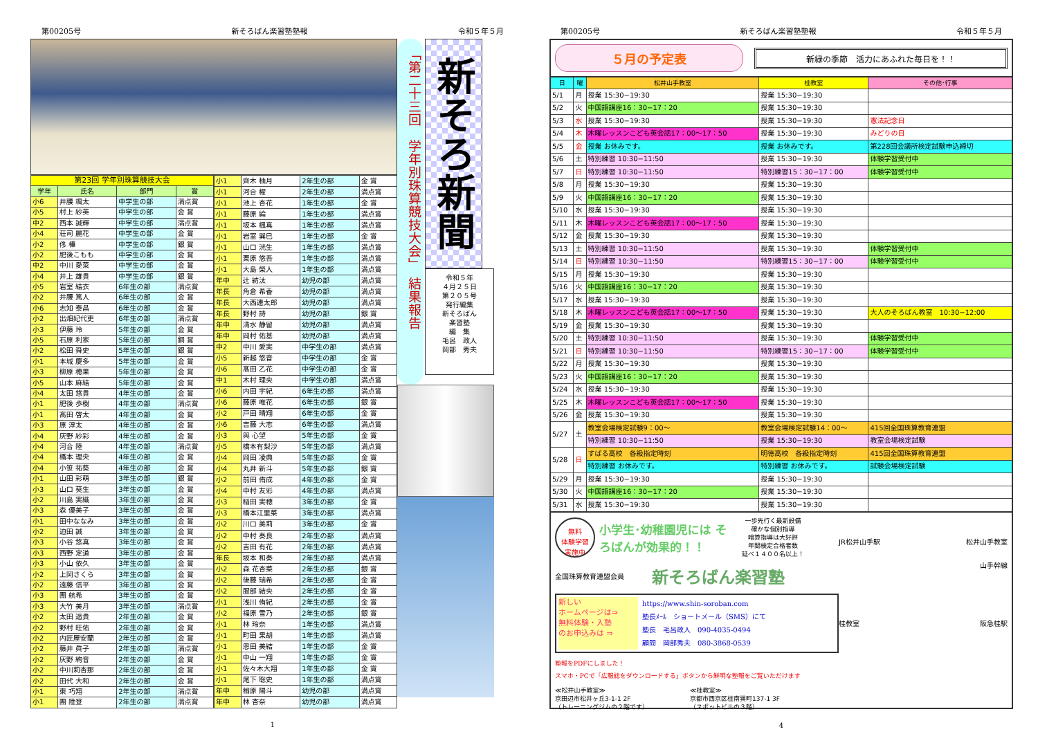第00205号 新そろばん楽習塾塾報 令和５年５月
| 第23回 学年別珠算競技大会 | | | |
| 学年 | 氏名 | 部門 | 賞 |
| 小6 | 井腰 颯太 | 中学生の部 | 満点賞 |
| 小5 | 村上 紗英 | 中学生の部 | 金 賞 |
| 中2 | 西本 誠輝 | 中学生の部 | 満点賞 |
| 小4 | 荘司 麗花 | 中学生の部 | 金 賞 |
| 小2 | 佟 樺 | 中学生の部 | 銀 賞 |
| 小2 | 肥後こもも | 中学生の部 | 金 賞 |
| 中2 | 中川 愛菜 | 中学生の部 | 金 賞 |
| 小4 | 井上 雄貴 | 中学生の部 | 銀 賞 |
| 小5 | 岩室 結衣 | 6年生の部 | 満点賞 |
| 小2 | 井腰 篤人 | 6年生の部 | 金 賞 |
| 小6 | 志知 泰昌 | 6年生の部 | 金 賞 |
| 小2 | 出畑妃代吏 | 6年生の部 | 満点賞 |
| 小3 | 伊藤 玲 | 5年生の部 | 金 賞 |
| 小5 | 石原 利家 | 5年生の部 | 銅 賞 |
| 小2 | 松田 舜史 | 5年生の部 | 銀 賞 |
| 小1 | 本城 慶多 | 5年生の部 | 金 賞 |
| 小3 | 柳原 穂果 | 5年生の部 | 金 賞 |
| 小5 | 山本 麻結 | 5年生の部 | 金 賞 |
| 小4 | 太田 悠貴 | 4年生の部 | 金 賞 |
| 小1 | 肥後 歩樹 | 4年生の部 | 満点賞 |
| 小1 | 髙田 啓太 | 4年生の部 | 金 賞 |
| 小3 | 原 淳太 | 4年生の部 | 金 賞 |
| 小4 | 灰野 紗彩 | 4年生の部 | 金 賞 |
| 小4 | 河合 陸 | 4年生の部 | 満点賞 |
| 小4 | 橋本 理央 | 4年生の部 | 金 賞 |
| 小4 | 小笹 祐葵 | 4年生の部 | 金 賞 |
| 小1 | 山田 彩萌 | 3年生の部 | 銀 賞 |
| 小3 | 山口 葵生 | 3年生の部 | 金 賞 |
| 小2 | 川島 実織 | 3年生の部 | 金 賞 |
| 小3 | 森 優美子 | 3年生の部 | 金 賞 |
| 小1 | 田中ななみ | 3年生の部 | 金 賞 |
| 小2 | 迫田 誠 | 3年生の部 | 金 賞 |
| 小3 | 小谷 悠真 | 3年生の部 | 金 賞 |
| 小3 | 西野 定道 | 3年生の部 | 金 賞 |
| 小3 | 小山 依久 | 3年生の部 | 金 賞 |
| 小2 | 上岡さくら | 3年生の部 | 金 賞 |
| 小2 | 遠藤 信平 | 3年生の部 | 金 賞 |
| 小3 | 團 航希 | 3年生の部 | 金 賞 |
| 小3 | 大竹 美月 | 3年生の部 | 満点賞 |
| 小2 | 太田 遥貴 | 2年生の部 | 金 賞 |
| 小2 | 野村 旺佑 | 2年生の部 | 金 賞 |
| 小2 | 内匠屋安蘭 | 2年生の部 | 金 賞 |
| 小2 | 藤井 眞子 | 2年生の部 | 満点賞 |
| 小2 | 灰野 絢音 | 2年生の部 | 金 賞 |
| 小2 | 中川莉杏那 | 2年生の部 | 金 賞 |
| 小2 | 田代 大和 | 2年生の部 | 金 賞 |
| 小1 | 東 巧翔 | 2年生の部 | 満点賞 |
| 小1 | 團 陸登 | 2年生の部 | 満点賞 |
| 小1 | 齊木 柚月 | 2年生の部 | 金 賞 |
| 小1 | 河合 櫂 | 2年生の部 | 満点賞 |
| 小1 | 池上 杏花 | 1年生の部 | 金 賞 |
| 小1 | 藤原 綸 | 1年生の部 | 満点賞 |
| 小1 | 坂本 楓真 | 1年生の部 | 満点賞 |
| 小1 | 岩室 巽巳 | 1年生の部 | 金 賞 |
| 小1 | 山口 洸生 | 1年生の部 | 満点賞 |
| 小1 | 粟原 悠吾 | 1年生の部 | 満点賞 |
| 小1 | 大島 榮人 | 1年生の部 | 満点賞 |
| 年中 | 辻 紡汰 | 幼児の部 | 満点賞 |
| 年長 | 角倉 希香 | 幼児の部 | 満点賞 |
| 年長 | 大西連太郎 | 幼児の部 | 満点賞 |
| 年長 | 野村 詩 | 幼児の部 | 銀 賞 |
| 年中 | 清水 静留 | 幼児の部 | 満点賞 |
| 年中 | 岡村 佑基 | 幼児の部 | 満点賞 |
| 中2 | 中川 愛実 | 中学生の部 | 満点賞 |
| 小5 | 新越 悠音 | 中学生の部 | 金 賞 |
| 小6 | 髙田 乙花 | 中学生の部 | 金 賞 |
| 中1 | 木村 理央 | 中学生の部 | 満点賞 |
| 小6 | 内田 宇紀 | 6年生の部 | 満点賞 |
| 小6 | 藤原 唯花 | 6年生の部 | 銀 賞 |
| 小2 | 戸田 晴翔 | 6年生の部 | 金 賞 |
| 小6 | 吉藤 大志 | 6年生の部 | 満点賞 |
| 小3 | 與 心望 | 5年生の部 | 金 賞 |
| 小5 | 橋本有梨沙 | 5年生の部 | 満点賞 |
| 小4 | 岡田 凌典 | 5年生の部 | 金 賞 |
| 小4 | 丸井 新斗 | 5年生の部 | 銀 賞 |
| 小2 | 前田 侑成 | 4年生の部 | 金 賞 |
| 小4 | 中村 友彩 | 4年生の部 | 満点賞 |
| 小3 | 稲田 実穂 | 3年生の部 | 金 賞 |
| 小3 | 橋本江里菜 | 3年生の部 | 満点賞 |
| 小2 | 川口 美莉 | 3年生の部 | 金 賞 |
| 小2 | 中村 奏良 | 2年生の部 | 満点賞 |
| 小2 | 吉田 有花 | 2年生の部 | 満点賞 |
| 年長 | 坂本 和奏 | 2年生の部 | 満点賞 |
| 小2 | 森 花杏菜 | 2年生の部 | 銀 賞 |
| 小2 | 後藤 瑞希 | 2年生の部 | 金 賞 |
| 小2 | 服部 結央 | 2年生の部 | 金 賞 |
| 小1 | 浅川 侑紀 | 2年生の部 | 金 賞 |
| 小2 | 福原 雪乃 | 2年生の部 | 銀 賞 |
| 小1 | 林 玲奈 | 1年生の部 | 満点賞 |
| 小1 | 町田 果胡 | 1年生の部 | 満点賞 |
| 小1 | 恩田 美結 | 1年生の部 | 金 賞 |
| 小1 | 中山 一翔 | 1年生の部 | 金 賞 |
| 小1 | 佐々木大翔 | 1年生の部 | 金 賞 |
| 小1 | 尾下 聡史 | 1年生の部 | 満点賞 |
| 年中 | 楢原 陽斗 | 幼児の部 | 満点賞 |
| 年中 | 林 杏奈 | 幼児の部 | 満点賞 |
「第二十三回　学年別珠算競技大会」　結果報告
新そろ新聞
令和５年
４月２５日
第２０５号
発行編集
新そろばん
楽習塾
編　集
毛呂　政人
岡部　秀夫
1
第00205号 新そろばん楽習塾塾報 令和５年５月
５月の予定表
新緑の季節　活力にあふれた毎日を！！
| 日 | 曜 | 松井山手教室 | 桂教室 | その他･行事 |
| --- | --- | --- | --- | --- |
| 5/1 | 月 | 授業 15:30−19:30 | 授業 15:30−19:30 | |
| 5/2 | 火 | 中国語講座16：30−17：20 | 授業 15:30−19:30 | |
| 5/3 | 水 | 授業 15:30−19:30 | 授業 15:30−19:30 | 憲法記念日 |
| 5/4 | 木 | 木曜レッスンこども英会話17：00～17：50 | 授業 15:30−19:30 | みどりの日 |
| 5/5 | 金 | 授業 お休みです。 | 授業 お休みです。 | 第228回会議所検定試験申込締切 |
| 5/6 | 土 | 特別練習 10:30−11:50 | 授業 15:30−19:30 | 体験学習受付中 |
| 5/7 | 日 | 特別練習 10:30−11:50 | 特別練習15：30−17：00 | 体験学習受付中 |
| 5/8 | 月 | 授業 15:30−19:30 | 授業 15:30−19:30 | |
| 5/9 | 火 | 中国語講座16：30−17：20 | 授業 15:30−19:30 | |
| 5/10 | 水 | 授業 15:30−19:30 | 授業 15:30−19:30 | |
| 5/11 | 木 | 木曜レッスンこども英会話17：00～17：50 | 授業 15:30−19:30 | |
| 5/12 | 金 | 授業 15:30−19:30 | 授業 15:30−19:30 | |
| 5/13 | 土 | 特別練習 10:30−11:50 | 授業 15:30−19:30 | 体験学習受付中 |
| 5/14 | 日 | 特別練習 10:30−11:50 | 特別練習15：30−17：00 | 体験学習受付中 |
| 5/15 | 月 | 授業 15:30−19:30 | 授業 15:30−19:30 | |
| 5/16 | 火 | 中国語講座16：30−17：20 | 授業 15:30−19:30 | |
| 5/17 | 水 | 授業 15:30−19:30 | 授業 15:30−19:30 | |
| 5/18 | 木 | 木曜レッスンこども英会話17：00～17：50 | 授業 15:30−19:30 | 大人のそろばん教室 10:30−12:00 |
| 5/19 | 金 | 授業 15:30−19:30 | 授業 15:30−19:30 | |
| 5/20 | 土 | 特別練習 10:30−11:50 | 授業 15:30−19:30 | 体験学習受付中 |
| 5/21 | 日 | 特別練習 10:30−11:50 | 特別練習15：30−17：00 | 体験学習受付中 |
| 5/22 | 月 | 授業 15:30−19:30 | 授業 15:30−19:30 | |
| 5/23 | 火 | 中国語講座16：30−17：20 | 授業 15:30−19:30 | |
| 5/24 | 水 | 授業 15:30−19:30 | 授業 15:30−19:30 | |
| 5/25 | 木 | 木曜レッスンこども英会話17：00～17：50 | 授業 15:30−19:30 | |
| 5/26 | 金 | 授業 15:30−19:30 | 授業 15:30−19:30 | |
| 5/27 | 土 | 教室会場検定試験9：00～ | 教室会場検定試験14：00～ | 415回全国珠算教育連盟 |
| | | 特別練習 10:30−11:50 | 授業 15:30−19:30 | 教室会場検定試験 |
| 5/28 | 日 | すばる高校 各級指定時刻 | 明徳高校 各級指定時刻 | 415回全国珠算教育連盟 |
| | | 特別練習 お休みです。 | 特別練習 お休みです。 | 試験会場検定試験 |
| 5/29 | 月 | 授業 15:30−19:30 | 授業 15:30−19:30 | |
| 5/30 | 火 | 中国語講座16：30−17：20 | 授業 15:30−19:30 | |
| 5/31 | 水 | 授業 15:30−19:30 | 授業 15:30−19:30 | |
無料
体験学習
実施中
小学生･幼稚園児には そろばんが効果的！！
一歩先行く最新設備
確かな個別指導
暗算指導は大好評
年間検定合格者数
延べ１４００名以上！
全国珠算教育連盟会員 新そろばん楽習塾
新しい
ホームページは⇒
無料体験・入塾
のお申込みは ⇒
https://www.shin-soroban.com
塾長ﾒｰﾙ　ショートメール（SMS）にて
塾長　毛呂政人　090-4035-0494
顧問　岡部秀夫　080-3868-0539
塾報をPDFにしました！
スマホ・PCで「広報誌をダウンロードする」ボタンから鮮明な塾報をご覧いただけます
≪松井山手教室≫
京田辺市松井ヶ丘3-1-1 2F
（トレーニングジムの２階です）
≪桂教室≫
京都市西京区桂南巽町137-1 3F
（スポットビルの３階）
JR松井山手駅 松井山手教室
山手幹線
桂教室 阪急桂駅
4